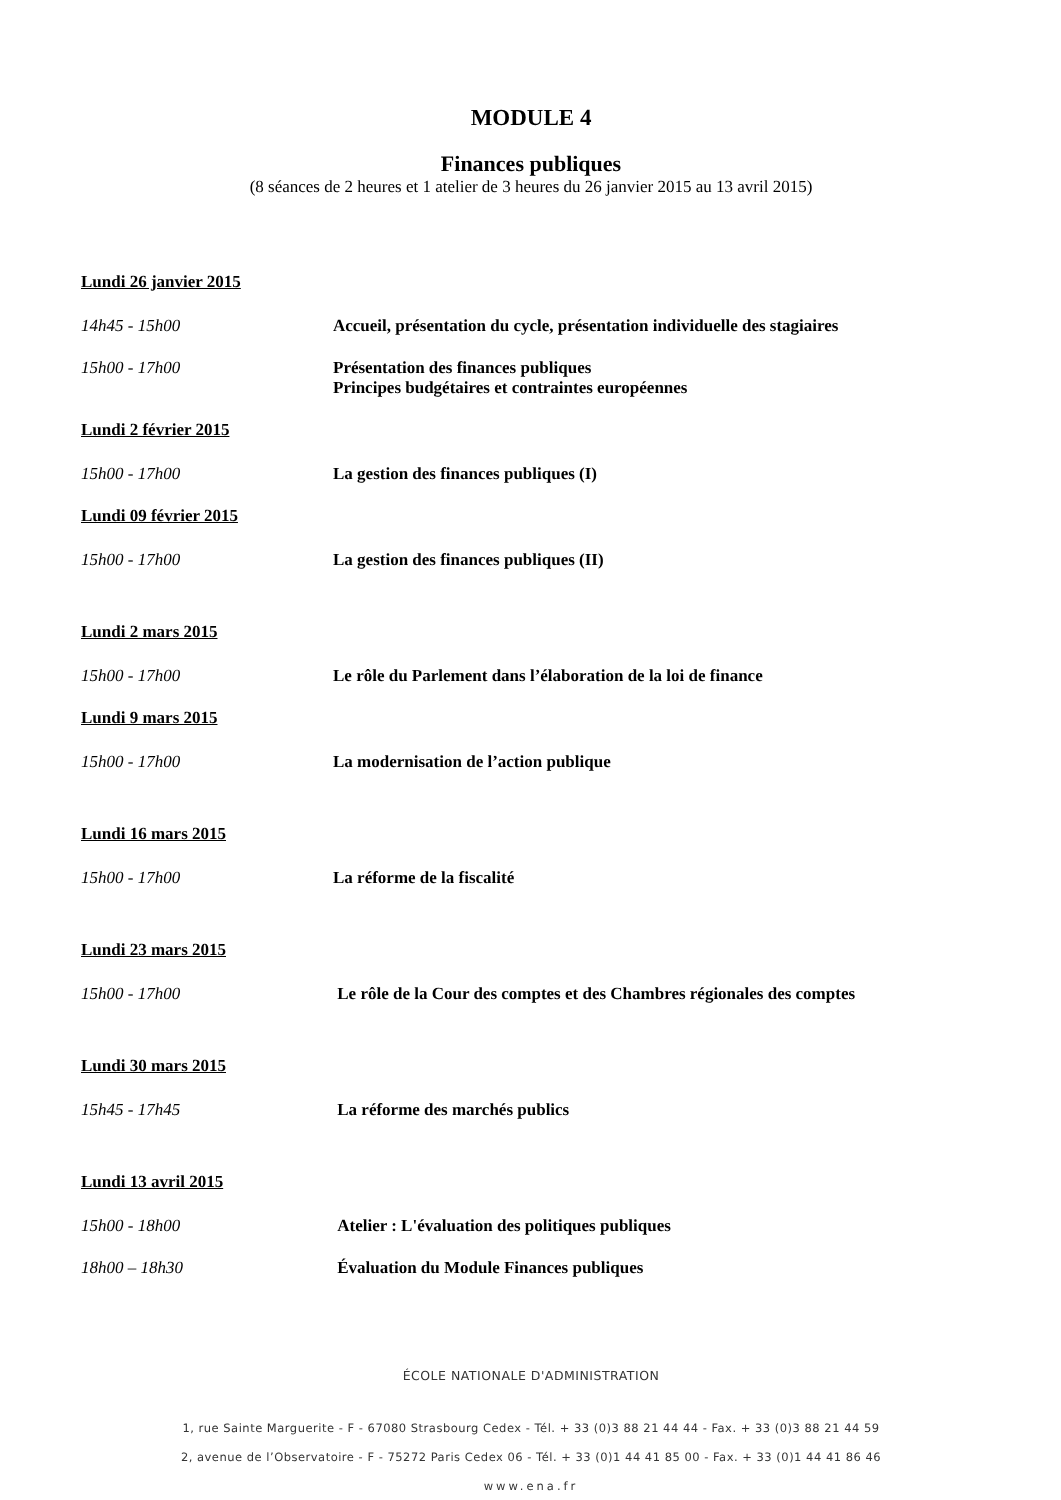MODULE 4
Finances publiques
(8 séances de 2 heures et 1 atelier de 3 heures du 26 janvier 2015 au 13 avril 2015)
Lundi 26 janvier 2015
14h45 - 15h00 Accueil, présentation du cycle, présentation individuelle des stagiaires
15h00 - 17h00 Présentation des finances publiques
Principes budgétaires et contraintes européennes
Lundi 2 février 2015
15h00 - 17h00 La gestion des finances publiques (I)
Lundi 09 février 2015
15h00 - 17h00 La gestion des finances publiques (II)
Lundi 2 mars 2015
15h00 - 17h00 Le rôle du Parlement dans l’élaboration de la loi de finance
Lundi 9 mars 2015
15h00 - 17h00 La modernisation de l’action publique
Lundi 16 mars 2015
15h00 - 17h00 La réforme de la fiscalité
Lundi 23 mars 2015
15h00 - 17h00 Le rôle de la Cour des comptes et des Chambres régionales des comptes
Lundi 30 mars 2015
15h45 - 17h45 La réforme des marchés publics
Lundi 13 avril 2015
15h00 - 18h00 Atelier : L'évaluation des politiques publiques
18h00 – 18h30 Évaluation du Module Finances publiques
ÉCOLE NATIONALE D'ADMINISTRATION
1, rue Sainte Marguerite - F - 67080 Strasbourg Cedex - Tél. + 33 (0)3 88 21 44 44 - Fax. + 33 (0)3 88 21 44 59
2, avenue de l’Observatoire - F - 75272 Paris Cedex 06 - Tél. + 33 (0)1 44 41 85 00 - Fax. + 33 (0)1 44 41 86 46
www.ena.fr